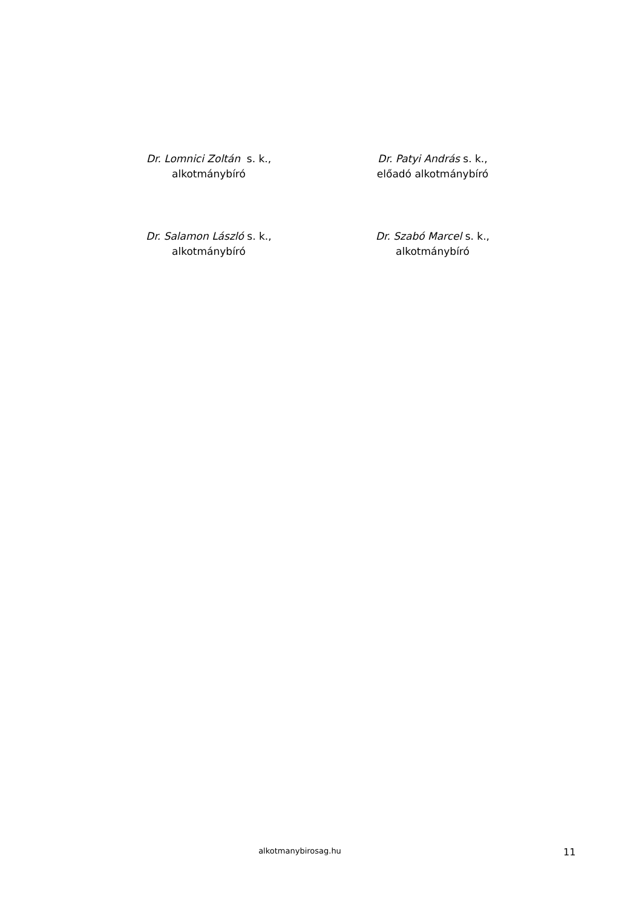Dr. Lomnici Zoltán s. k.,
alkotmánybíró
Dr. Patyi András s. k.,
előadó alkotmánybíró
Dr. Salamon László s. k.,
alkotmánybíró
Dr. Szabó Marcel s. k.,
alkotmánybíró
alkotmanybirosag.hu
11